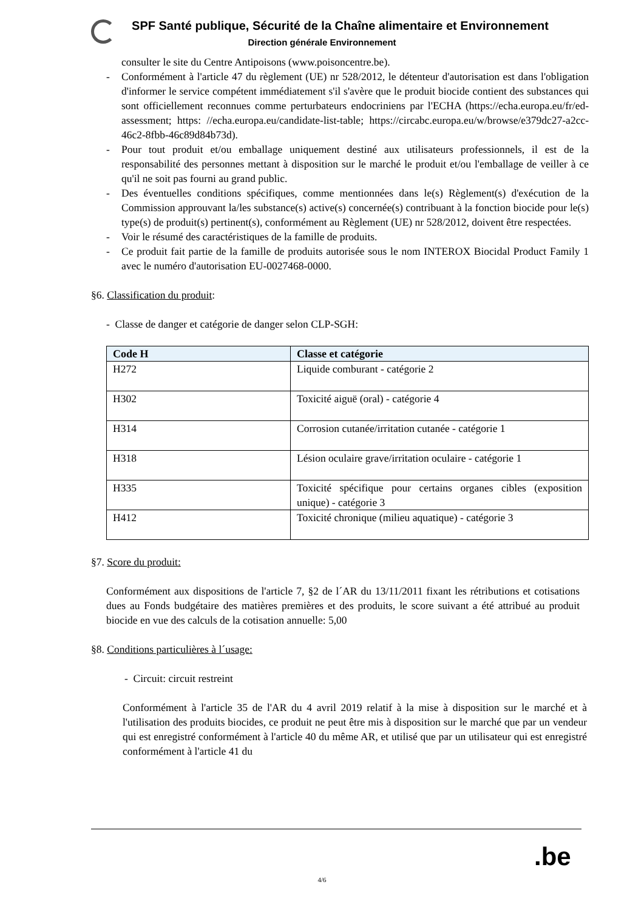SPF Santé publique, Sécurité de la Chaîne alimentaire et Environnement
Direction générale Environnement
consulter le site du Centre Antipoisons (www.poisoncentre.be).
- Conformément à l'article 47 du règlement (UE) nr 528/2012, le détenteur d'autorisation est dans l'obligation d'informer le service compétent immédiatement s'il s'avère que le produit biocide contient des substances qui sont officiellement reconnues comme perturbateurs endocriniens par l'ECHA (https://echa.europa.eu/fr/ed-assessment; https: //echa.europa.eu/candidate-list-table; https://circabc.europa.eu/w/browse/e379dc27-a2cc-46c2-8fbb-46c89d84b73d).
- Pour tout produit et/ou emballage uniquement destiné aux utilisateurs professionnels, il est de la responsabilité des personnes mettant à disposition sur le marché le produit et/ou l'emballage de veiller à ce qu'il ne soit pas fourni au grand public.
- Des éventuelles conditions spécifiques, comme mentionnées dans le(s) Règlement(s) d'exécution de la Commission approuvant la/les substance(s) active(s) concernée(s) contribuant à la fonction biocide pour le(s) type(s) de produit(s) pertinent(s), conformément au Règlement (UE) nr 528/2012, doivent être respectées.
- Voir le résumé des caractéristiques de la famille de produits.
- Ce produit fait partie de la famille de produits autorisée sous le nom INTEROX Biocidal Product Family 1 avec le numéro d'autorisation EU-0027468-0000.
§6. Classification du produit:
- Classe de danger et catégorie de danger selon CLP-SGH:
| Code H | Classe et catégorie |
| --- | --- |
| H272 | Liquide comburant - catégorie 2 |
| H302 | Toxicité aiguë (oral) - catégorie 4 |
| H314 | Corrosion cutanée/irritation cutanée - catégorie 1 |
| H318 | Lésion oculaire grave/irritation oculaire - catégorie 1 |
| H335 | Toxicité spécifique pour certains organes cibles (exposition unique) - catégorie 3 |
| H412 | Toxicité chronique (milieu aquatique) - catégorie 3 |
§7. Score du produit:
Conformément aux dispositions de l'article 7, §2 de l´AR du 13/11/2011 fixant les rétributions et cotisations dues au Fonds budgétaire des matières premières et des produits, le score suivant a été attribué au produit biocide en vue des calculs de la cotisation annuelle: 5,00
§8. Conditions particulières à l´usage:
- Circuit: circuit restreint
Conformément à l'article 35 de l'AR du 4 avril 2019 relatif à la mise à disposition sur le marché et à l'utilisation des produits biocides, ce produit ne peut être mis à disposition sur le marché que par un vendeur qui est enregistré conformément à l'article 40 du même AR, et utilisé que par un utilisateur qui est enregistré conformément à l'article 41 du
.be
4/6